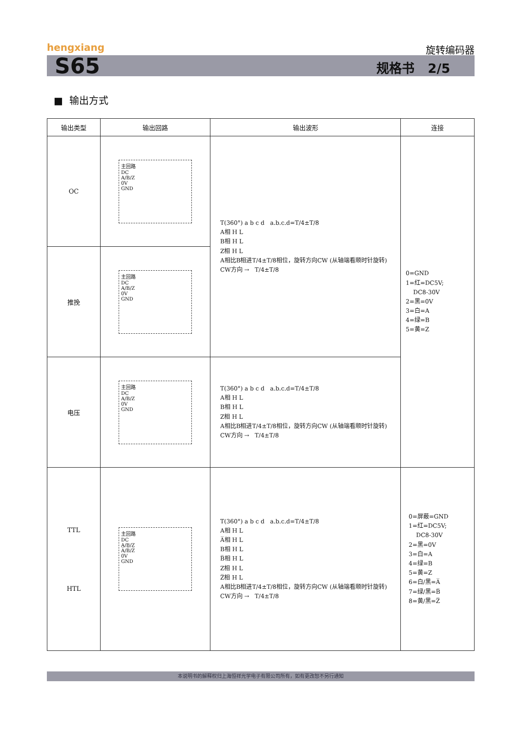hengxiang 旋转编码器
S65 规格书 2/5
■ 输出方式
| 输出类型 | 输出回路 | 输出波形 | 连接 |
| --- | --- | --- | --- |
| OC | 主回路 DC A/B/Z 0V GND | T(360°) a b c d a.b.c.d=T/4±T/8 A相 H L B相 H L Z相 H L A相比B相进T/4±T/8相位，旋转方向CW (从轴端看顺时针旋转) CW方向 → T/4±T/8 | 0=GND 1=红=DC5V; DC8-30V 2=黑=0V 3=白=A 4=绿=B 5=黄=Z |
| 推挽 | 主回路 DC A/B/Z 0V GND | | |
| 电压 | 主回路 DC A/B/Z 0V GND | T(360°) a b c d a.b.c.d=T/4±T/8 A相 H L B相 H L Z相 H L A相比B相进T/4±T/8相位，旋转方向CW (从轴端看顺时针旋转) CW方向 → T/4±T/8 | |
| TTL HTL | 主回路 DC A/B/Z A̅/B̅/Z̅ 0V GND | T(360°) a b c d a.b.c.d=T/4±T/8 A相 H L A̅相 H L B相 H L B̅相 H L Z相 H L Z̅相 H L A相比B相进T/4±T/8相位，旋转方向CW (从轴端看顺时针旋转) CW方向 → T/4±T/8 | 0=屏蔽=GND 1=红=DC5V; DC8-30V 2=黑=0V 3=白=A 4=绿=B 5=黄=Z 6=白/黑=A̅ 7=绿/黑=B̅ 8=黄/黑=Z̅ |
本说明书的解释权归上海恒祥光学电子有限公司所有，如有更改恕不另行通知